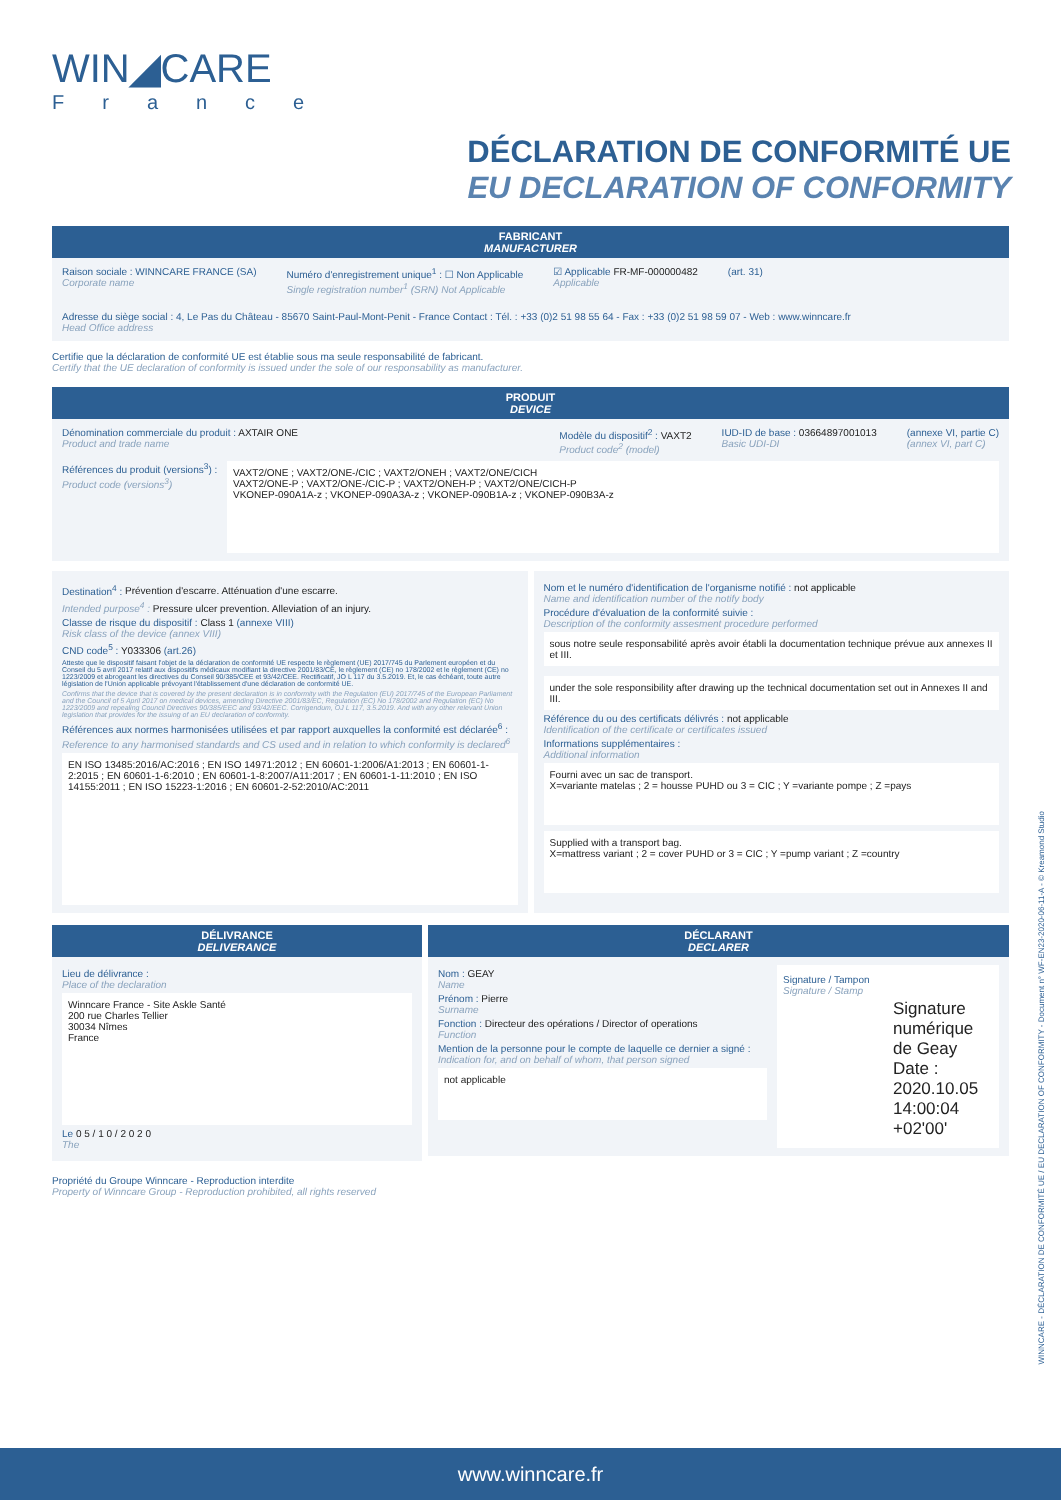WIN◢CARE
France
DÉCLARATION DE CONFORMITÉ UE
EU DECLARATION OF CONFORMITY
FABRICANT
MANUFACTURER
Raison sociale : WINNCARE FRANCE (SA)
Corporate name
Numéro d'enregistrement unique<sup>1</sup> : ☐ Non Applicable
Single registration number<sup>1</sup> (SRN) Not Applicable
☑ Applicable FR-MF-000000482
Applicable
(art. 31)
Adresse du siège social : 4, Le Pas du Château - 85670 Saint-Paul-Mont-Penit - France Contact : Tél. : +33 (0)2 51 98 55 64 - Fax : +33 (0)2 51 98 59 07 - Web : www.winncare.fr
Head Office address
Certifie que la déclaration de conformité UE est établie sous ma seule responsabilité de fabricant.
Certify that the UE declaration of conformity is issued under the sole of our responsability as manufacturer.
PRODUIT
DEVICE
Dénomination commerciale du produit : AXTAIR ONE
Product and trade name
Modèle du dispositif<sup>2</sup> : VAXT2
Product code<sup>2</sup> (model)
IUD-ID de base : 03664897001013
Basic UDI-DI
(annexe VI, partie C)
(annex VI, part C)
Références du produit (versions<sup>3</sup>) :
Product code (versions<sup>3</sup>)
VAXT2/ONE ; VAXT2/ONE-/CIC ; VAXT2/ONEH ; VAXT2/ONE/CICH
VAXT2/ONE-P ; VAXT2/ONE-/CIC-P ; VAXT2/ONEH-P ; VAXT2/ONE/CICH-P
VKONEP-090A1A-z ; VKONEP-090A3A-z ; VKONEP-090B1A-z ; VKONEP-090B3A-z
Destination<sup>4</sup> : Prévention d'escarre. Atténuation d'une escarre.
Intended purpose<sup>4</sup> : Pressure ulcer prevention. Alleviation of an injury.
Classe de risque du dispositif : Class 1 (annexe VIII)
Risk class of the device (annex VIII)
CND code<sup>5</sup> : Y033306 (art.26)
Atteste que le dispositif faisant l'objet de la déclaration de conformité UE respecte le règlement (UE) 2017/745 du Parlement européen et du Conseil du 5 avril 2017 relatif aux dispositifs médicaux modifiant la directive 2001/83/CE, le règlement (CE) no 178/2002 et le règlement (CE) no 1223/2009 et abrogeant les directives du Conseil 90/385/CEE et 93/42/CEE. Rectificatif, JO L 117 du 3.5.2019. Et, le cas échéant, toute autre législation de l'Union applicable prévoyant l'établissement d'une déclaration de conformité UE.
Confirms that the device that is covered by the present declaration is in conformity with the Regulation (EU) 2017/745 of the European Parliament and the Council of 5 April 2017 on medical devices, amending Directive 2001/83/EC, Regulation (EC) No 178/2002 and Regulation (EC) No 1223/2009 and repealing Council Directives 90/385/EEC and 93/42/EEC. Corrigendum, OJ L 117, 3.5.2019. And with any other relevant Union legislation that provides for the issuing of an EU declaration of conformity.
Références aux normes harmonisées utilisées et par rapport auxquelles la conformité est déclarée<sup>6</sup> :
Reference to any harmonised standards and CS used and in relation to which conformity is declared<sup>6</sup>
EN ISO 13485:2016/AC:2016 ; EN ISO 14971:2012 ; EN 60601-1:2006/A1:2013 ; EN 60601-1-2:2015 ; EN 60601-1-6:2010 ; EN 60601-1-8:2007/A11:2017 ; EN 60601-1-11:2010 ; EN ISO 14155:2011 ; EN ISO 15223-1:2016 ; EN 60601-2-52:2010/AC:2011
Nom et le numéro d'identification de l'organisme notifié : not applicable
Name and identification number of the notify body
Procédure d'évaluation de la conformité suivie :
Description of the conformity assesment procedure performed
sous notre seule responsabilité après avoir établi la documentation technique prévue aux annexes II et III.
under the sole responsibility after drawing up the technical documentation set out in Annexes II and III.
Référence du ou des certificats délivrés : not applicable
Identification of the certificate or certificates issued
Informations supplémentaires :
Additional information
Fourni avec un sac de transport.
X=variante matelas ; 2 = housse PUHD ou 3 = CIC ; Y =variante pompe ; Z =pays
Supplied with a transport bag.
X=mattress variant ; 2 = cover PUHD or 3 = CIC ; Y =pump variant ; Z =country
DÉLIVRANCE
DELIVERANCE
Lieu de délivrance :
Place of the declaration
Winncare France - Site Askle Santé
200 rue Charles Tellier
30034 Nîmes
France
Le 0 5 / 1 0 / 2 0 2 0
The
DÉCLARANT
DECLARER
Nom : GEAY
Name
Prénom : Pierre
Surname
Fonction : Directeur des opérations / Director of operations
Function
Mention de la personne pour le compte de laquelle ce dernier a signé :
Indication for, and on behalf of whom, that person signed
not applicable
Signature / Tampon
Signature / Stamp
Signature numérique de Geay
Date : 2020.10.05 14:00:04 +02'00'
Propriété du Groupe Winncare - Reproduction interdite
Property of Winncare Group - Reproduction prohibited, all rights reserved
www.winncare.fr
WINNCARE - DÉCLARATION DE CONFORMITÉ UE / EU DECLARATION OF CONFORMITY - Document n° WF-EN23-2020-06-11-A - © Kreamond Studio